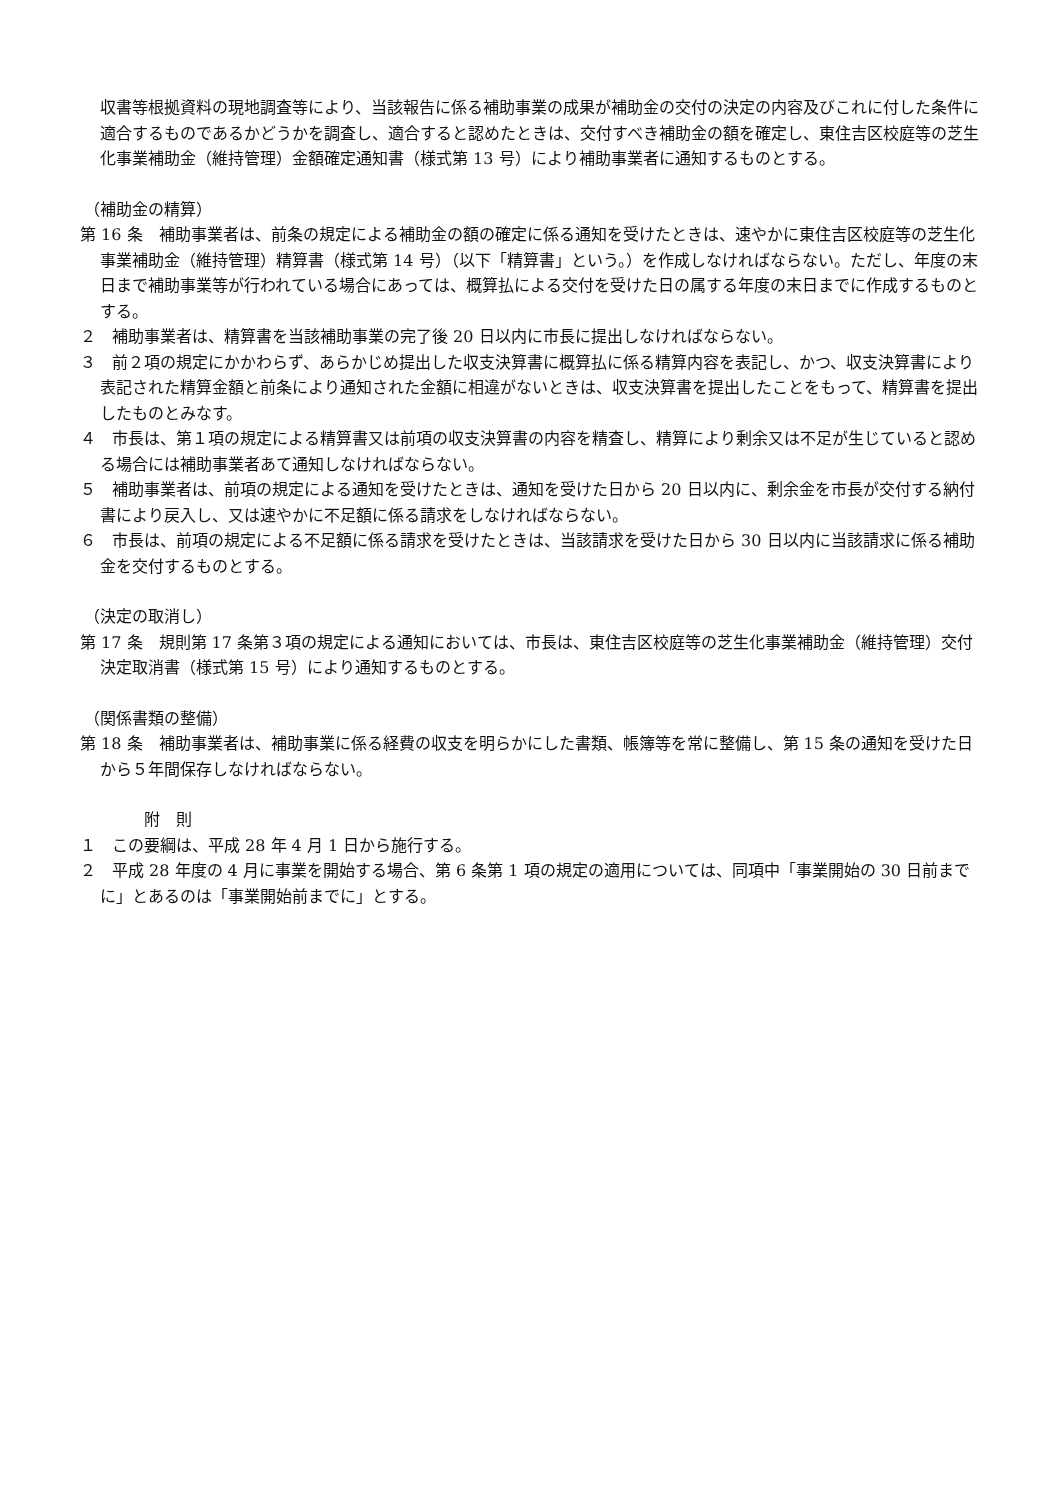収書等根拠資料の現地調査等により、当該報告に係る補助事業の成果が補助金の交付の決定の内容及びこれに付した条件に適合するものであるかどうかを調査し、適合すると認めたときは、交付すべき補助金の額を確定し、東住吉区校庭等の芝生化事業補助金（維持管理）金額確定通知書（様式第 13 号）により補助事業者に通知するものとする。
（補助金の精算）
第 16 条　補助事業者は、前条の規定による補助金の額の確定に係る通知を受けたときは、速やかに東住吉区校庭等の芝生化事業補助金（維持管理）精算書（様式第 14 号）（以下「精算書」という。）を作成しなければならない。ただし、年度の末日まで補助事業等が行われている場合にあっては、概算払による交付を受けた日の属する年度の末日までに作成するものとする。
２　補助事業者は、精算書を当該補助事業の完了後 20 日以内に市長に提出しなければならない。
３　前２項の規定にかかわらず、あらかじめ提出した収支決算書に概算払に係る精算内容を表記し、かつ、収支決算書により表記された精算金額と前条により通知された金額に相違がないときは、収支決算書を提出したことをもって、精算書を提出したものとみなす。
４　市長は、第１項の規定による精算書又は前項の収支決算書の内容を精査し、精算により剰余又は不足が生じていると認める場合には補助事業者あて通知しなければならない。
５　補助事業者は、前項の規定による通知を受けたときは、通知を受けた日から 20 日以内に、剰余金を市長が交付する納付書により戻入し、又は速やかに不足額に係る請求をしなければならない。
６　市長は、前項の規定による不足額に係る請求を受けたときは、当該請求を受けた日から 30 日以内に当該請求に係る補助金を交付するものとする。
（決定の取消し）
第 17 条　規則第 17 条第３項の規定による通知においては、市長は、東住吉区校庭等の芝生化事業補助金（維持管理）交付決定取消書（様式第 15 号）により通知するものとする。
（関係書類の整備）
第 18 条　補助事業者は、補助事業に係る経費の収支を明らかにした書類、帳簿等を常に整備し、第 15 条の通知を受けた日から５年間保存しなければならない。
附　則
１　この要綱は、平成 28 年 4 月 1 日から施行する。
２　平成 28 年度の 4 月に事業を開始する場合、第 6 条第 1 項の規定の適用については、同項中「事業開始の 30 日前までに」とあるのは「事業開始前までに」とする。